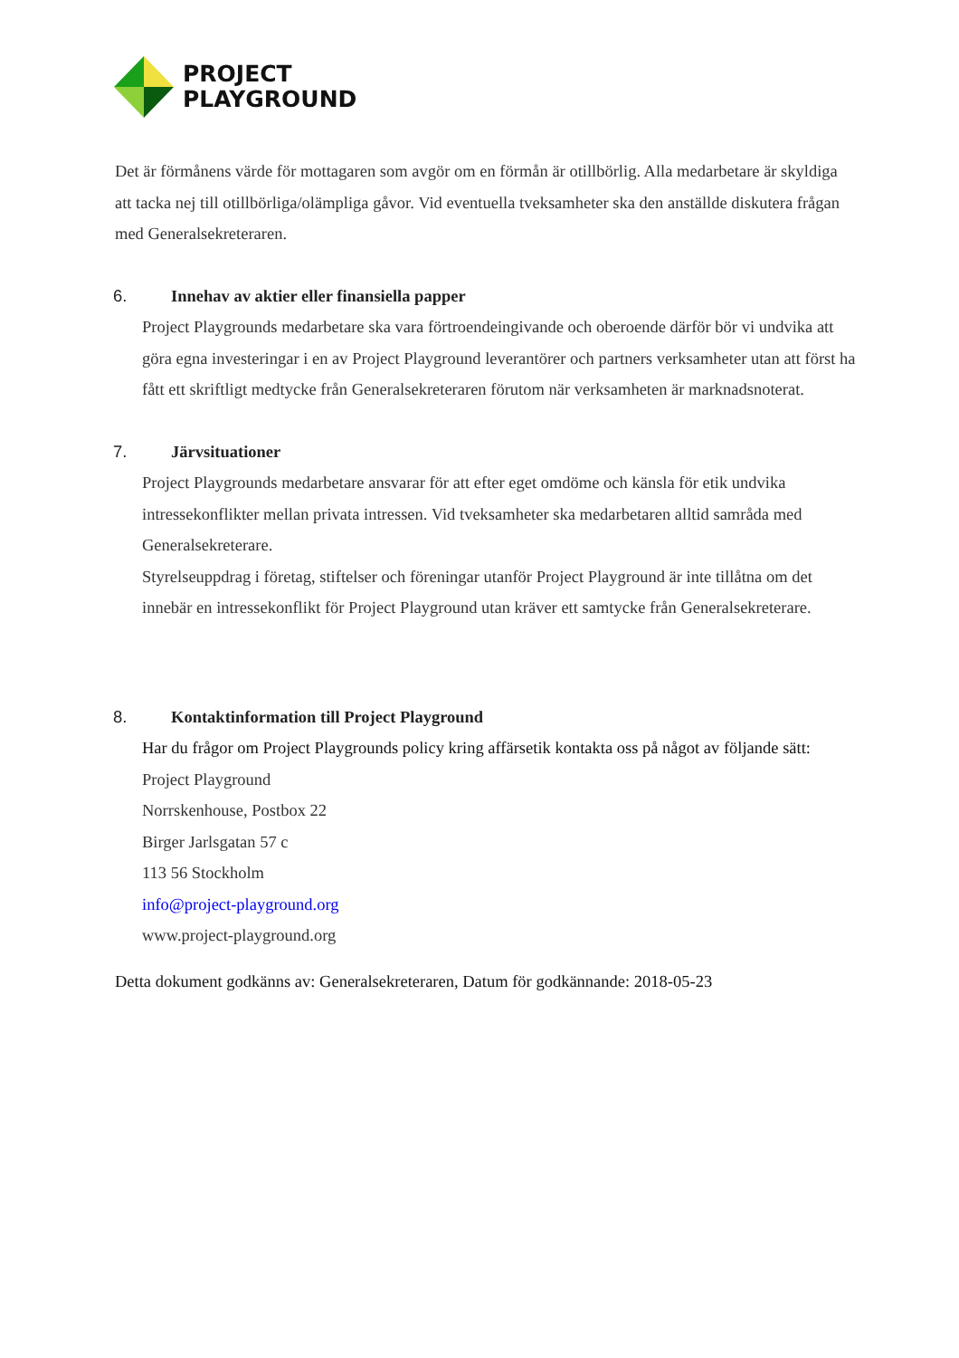PROJECT
PLAYGROUND
Det är förmånens värde för mottagaren som avgör om en förmån är otillbörlig. Alla medarbetare är skyldiga att tacka nej till otillbörliga/olämpliga gåvor. Vid eventuella tveksamheter ska den anställde diskutera frågan med Generalsekreteraren.
6. Innehav av aktier eller finansiella papper
Project Playgrounds medarbetare ska vara förtroendeingivande och oberoende därför bör vi undvika att göra egna investeringar i en av Project Playground leverantörer och partners verksamheter utan att först ha fått ett skriftligt medtycke från Generalsekreteraren förutom när verksamheten är marknadsnoterat.
7. Järvsituationer
Project Playgrounds medarbetare ansvarar för att efter eget omdöme och känsla för etik undvika intressekonflikter mellan privata intressen. Vid tveksamheter ska medarbetaren alltid samråda med Generalsekreterare.
Styrelseuppdrag i företag, stiftelser och föreningar utanför Project Playground är inte tillåtna om det innebär en intressekonflikt för Project Playground utan kräver ett samtycke från Generalsekreterare.
8. Kontaktinformation till Project Playground
Har du frågor om Project Playgrounds policy kring affärsetik kontakta oss på något av följande sätt:
Project Playground
Norrskenhouse, Postbox 22
Birger Jarlsgatan 57 c
113 56 Stockholm
info@project-playground.org
www.project-playground.org
Detta dokument godkänns av: Generalsekreteraren, Datum för godkännande: 2018-05-23